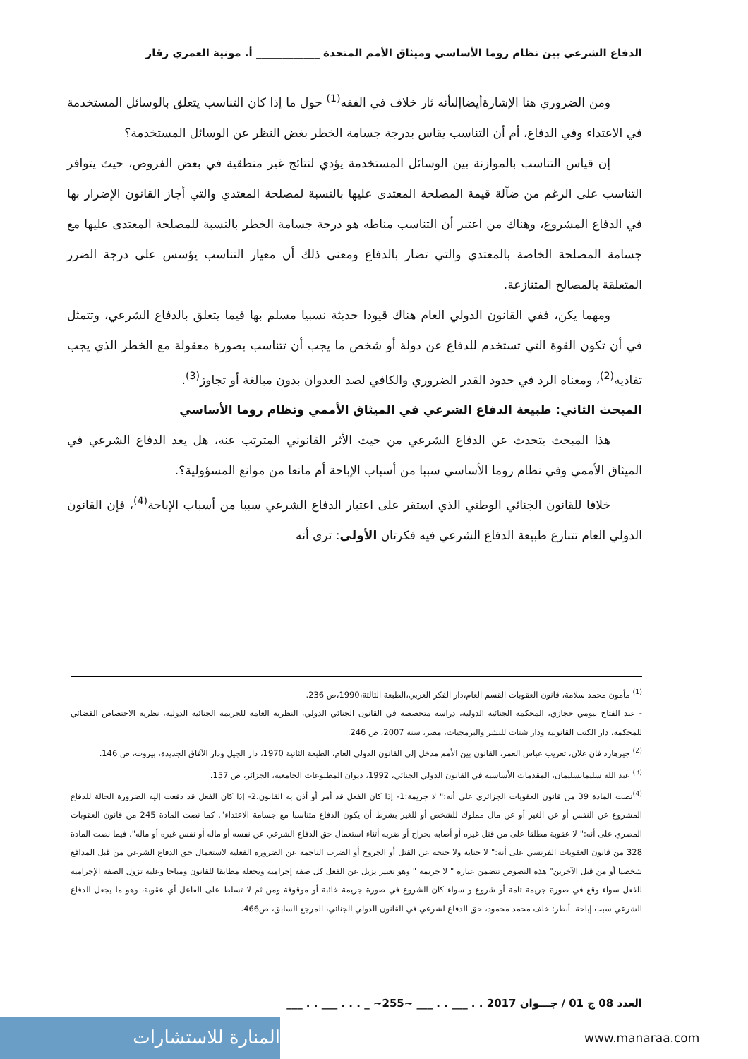الدفاع الشرعي بين نظام روما الأساسي وميثاق الأمم المتحدة ____________ أ. مونية العمري زقار
ومن الضروري هنا الإشارةأيضاإلىأنه ثار خلاف في الفقه<sup>(1)</sup> حول ما إذا كان التناسب يتعلق بالوسائل المستخدمة في الاعتداء وفي الدفاع، أم أن التناسب يقاس بدرجة جسامة الخطر بغض النظر عن الوسائل المستخدمة؟
إن قياس التناسب بالموازنة بين الوسائل المستخدمة يؤدي لنتائج غير منطقية في بعض الفروض، حيث يتوافر التناسب على الرغم من ضآلة قيمة المصلحة المعتدى عليها بالنسبة لمصلحة المعتدي والتي أجاز القانون الإضرار بها في الدفاع المشروع، وهناك من اعتبر أن التناسب مناطه هو درجة جسامة الخطر بالنسبة للمصلحة المعتدى عليها مع جسامة المصلحة الخاصة بالمعتدي والتي تضار بالدفاع ومعنى ذلك أن معيار التناسب يؤسس على درجة الضرر المتعلقة بالمصالح المتنازعة.
ومهما يكن، ففي القانون الدولي العام هناك قيودا حديثة نسبيا مسلم بها فيما يتعلق بالدفاع الشرعي، وتتمثل في أن تكون القوة التي تستخدم للدفاع عن دولة أو شخص ما يجب أن تتناسب بصورة معقولة مع الخطر الذي يجب تفاديه<sup>(2)</sup>، ومعناه الرد في حدود القدر الضروري والكافي لصد العدوان بدون مبالغة أو تجاوز<sup>(3)</sup>.
المبحث الثاني: طبيعة الدفاع الشرعي في الميثاق الأممي ونظام روما الأساسي
هذا المبحث يتحدث عن الدفاع الشرعي من حيث الأثر القانوني المترتب عنه، هل يعد الدفاع الشرعي في الميثاق الأممي وفي نظام روما الأساسي سببا من أسباب الإباحة أم مانعا من موانع المسؤولية؟.
خلافا للقانون الجنائي الوطني الذي استقر على اعتبار الدفاع الشرعي سببا من أسباب الإباحة<sup>(4)</sup>، فإن القانون الدولي العام تتنازع طبيعة الدفاع الشرعي فيه فكرتان الأولى: ترى أنه
<sup>(1)</sup> مأمون محمد سلامة، قانون العقوبات القسم العام،دار الفكر العربي،الطبعة الثالثة،1990،ص 236.
- عبد الفتاح بيومي حجازي، المحكمة الجنائية الدولية، دراسة متخصصة في القانون الجنائي الدولي، النظرية العامة للجريمة الجنائية الدولية، نظرية الاختصاص القضائي للمحكمة، دار الكتب القانونية ودار شتات للنشر والبرمجيات، مصر، سنة 2007، ص 246.
<sup>(2)</sup> جيرهارد فان غلان، تعريب عباس العمر، القانون بين الأمم مدخل إلى القانون الدولي العام، الطبعة الثانية 1970، دار الجيل ودار الآفاق الجديدة، بيروت، ص 146.
<sup>(3)</sup> عبد الله سليمانسليمان، المقدمات الأساسية في القانون الدولي الجنائي، 1992، ديوان المطبوعات الجامعية، الجزائر، ص 157.
<sup>(4)</sup> نصت المادة 39 من قانون العقوبات الجزائري على أنه:" لا جريمة:1- إذا كان الفعل قد أمر أو أذن به القانون.2- إذا كان الفعل قد دفعت إليه الضرورة الحالة للدفاع المشروع عن النفس أو عن الغير أو عن مال مملوك للشخص أو للغير بشرط أن يكون الدفاع متناسبا مع جسامة الاعتداء". كما نصت المادة 245 من قانون العقوبات المصري على أنه:" لا عقوبة مطلقا على من قتل غيره أو أصابه بجراح أو ضربه أثناء استعمال حق الدفاع الشرعي عن نفسه أو ماله أو نفس غيره أو ماله". فيما نصت المادة 328 من قانون العقوبات الفرنسي على أنه:" لا جناية ولا جنحة عن القتل أو الجروح أو الضرب الناجمة عن الضرورة الفعلية لاستعمال حق الدفاع الشرعي من قبل المدافع شخصيا أو من قبل الآخرين" هذه النصوص تتضمن عبارة " لا جريمة " وهو تعبير يزيل عن الفعل كل صفة إجرامية ويجعله مطابقا للقانون ومباحا وعليه تزول الصفة الإجرامية للفعل سواء وقع في صورة جريمة تامة أو شروع و سواء كان الشروع في صورة جريمة خائبة أو موقوفة ومن ثم لا تسلط على الفاعل أي عقوبة، وهو ما يجعل الدفاع الشرعي سبب إباحة. أنظر: خلف محمد محمود، حق الدفاع لشرعي في القانون الدولي الجنائي، المرجع السابق، ص466.
العدد 08 ج 01 / جـــوان 2017 . . ___ . . ___ ~255~ _ . . . ___ . . ___
المنارة للاستشارات www.manaraa.com